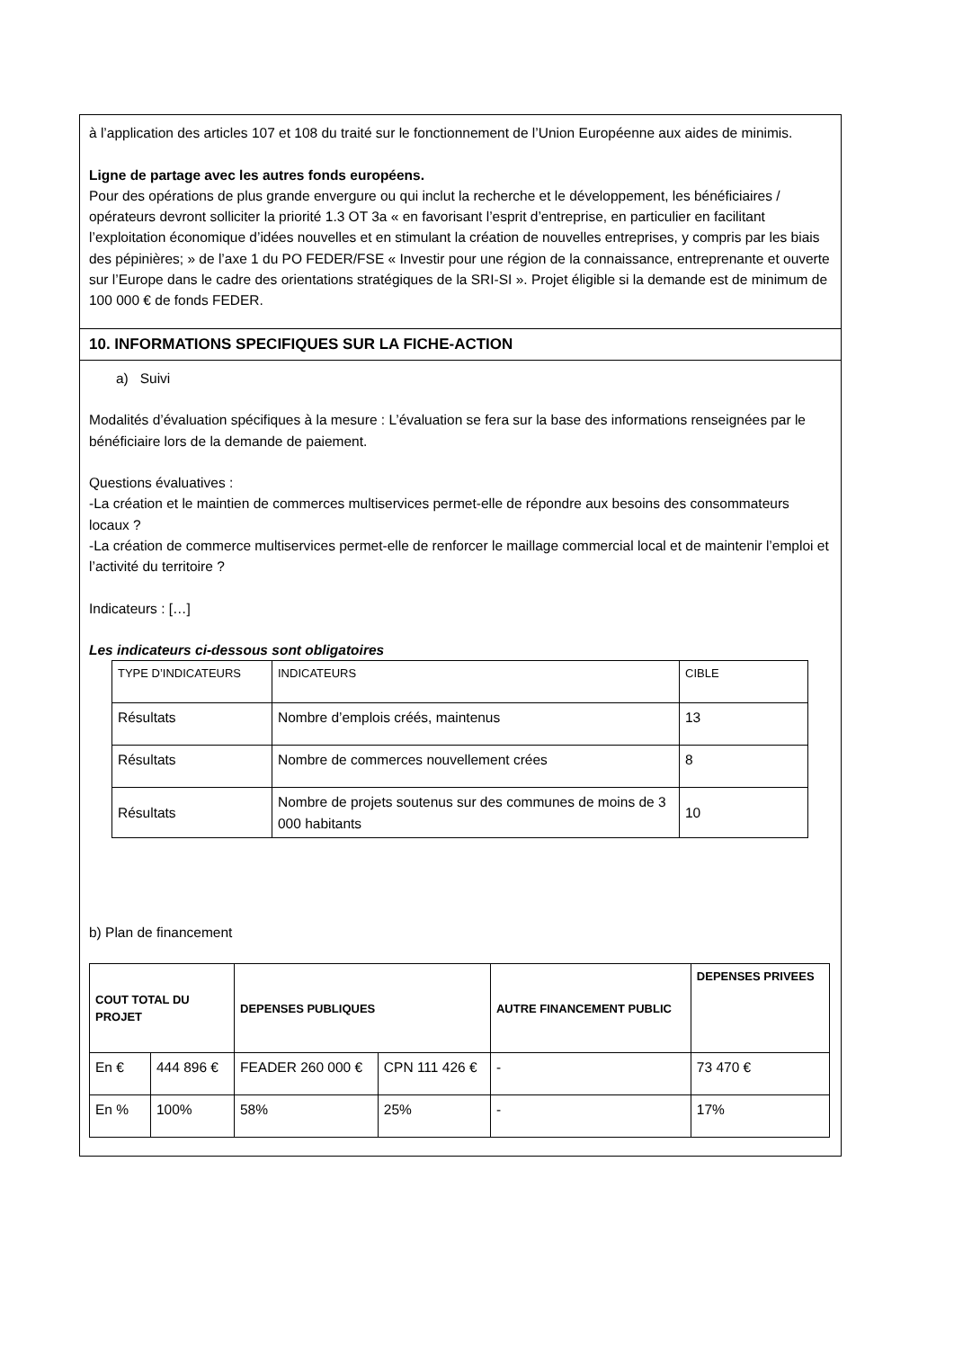à l’application des articles 107 et 108 du traité sur le fonctionnement de l’Union Européenne aux aides de minimis.
Ligne de partage avec les autres fonds européens.
Pour des opérations de plus grande envergure ou qui inclut la recherche et le développement, les bénéficiaires / opérateurs devront solliciter la priorité 1.3 OT 3a « en favorisant l’esprit d’entreprise, en particulier en facilitant l’exploitation économique d’idées nouvelles et en stimulant la création de nouvelles entreprises, y compris par les biais des pépinières; » de l’axe 1 du PO FEDER/FSE « Investir pour une région de la connaissance, entreprenante et ouverte sur l’Europe dans le cadre des orientations stratégiques de la SRI-SI ». Projet éligible si la demande est de minimum de 100 000 € de fonds FEDER.
10. INFORMATIONS SPECIFIQUES SUR LA FICHE-ACTION
a) Suivi
Modalités d’évaluation spécifiques à la mesure : L’évaluation se fera sur la base des informations renseignées par le bénéficiaire lors de la demande de paiement.
Questions évaluatives :
-La création et le maintien de commerces multiservices permet-elle de répondre aux besoins des consommateurs locaux ?
-La création de commerce multiservices permet-elle de renforcer le maillage commercial local et de maintenir l’emploi et l’activité du territoire ?
Indicateurs : […]
Les indicateurs ci-dessous sont obligatoires
| TYPE D’INDICATEURS | INDICATEURS | CIBLE |
| --- | --- | --- |
| Résultats | Nombre d’emplois créés, maintenus | 13 |
| Résultats | Nombre de commerces nouvellement crées | 8 |
| Résultats | Nombre de projets soutenus sur des communes de moins de 3 000 habitants | 10 |
b) Plan de financement
| COUT TOTAL DU PROJET | | DEPENSES PUBLIQUES | | AUTRE FINANCEMENT PUBLIC | DEPENSES PRIVEES |
| --- | --- | --- | --- | --- | --- |
| En € | 444 896 € | FEADER 260 000 € | CPN 111 426 € | - | 73 470 € |
| En % | 100% | 58% | 25% | - | 17% |